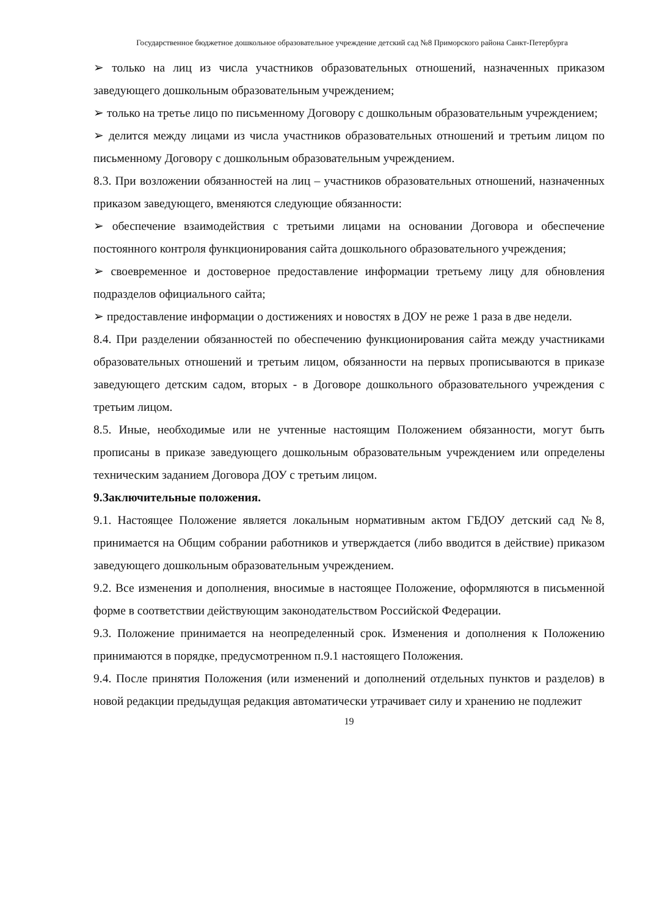Государственное бюджетное дошкольное образовательное учреждение детский сад №8 Приморского района Санкт-Петербурга
➢ только на лиц из числа участников образовательных отношений, назначенных приказом заведующего дошкольным образовательным учреждением;
➢ только на третье лицо по письменному Договору с дошкольным образовательным учреждением;
➢ делится между лицами из числа участников образовательных отношений и третьим лицом по письменному Договору с дошкольным образовательным учреждением.
8.3. При возложении обязанностей на лиц – участников образовательных отношений, назначенных приказом заведующего, вменяются следующие обязанности:
➢ обеспечение взаимодействия с третьими лицами на основании Договора и обеспечение постоянного контроля функционирования сайта дошкольного образовательного учреждения;
➢ своевременное и достоверное предоставление информации третьему лицу для обновления подразделов официального сайта;
➢ предоставление информации о достижениях и новостях в ДОУ не реже 1 раза в две недели.
8.4. При разделении обязанностей по обеспечению функционирования сайта между участниками образовательных отношений и третьим лицом, обязанности на первых прописываются в приказе заведующего детским садом, вторых - в Договоре дошкольного образовательного учреждения с третьим лицом.
8.5. Иные, необходимые или не учтенные настоящим Положением обязанности, могут быть прописаны в приказе заведующего дошкольным образовательным учреждением или определены техническим заданием Договора ДОУ с третьим лицом.
9.Заключительные положения.
9.1. Настоящее Положение является локальным нормативным актом ГБДОУ детский сад №8, принимается на Общим собрании работников и утверждается (либо вводится в действие) приказом заведующего дошкольным образовательным учреждением.
9.2. Все изменения и дополнения, вносимые в настоящее Положение, оформляются в письменной форме в соответствии действующим законодательством Российской Федерации.
9.3. Положение принимается на неопределенный срок. Изменения и дополнения к Положению принимаются в порядке, предусмотренном п.9.1 настоящего Положения.
9.4. После принятия Положения (или изменений и дополнений отдельных пунктов и разделов) в новой редакции предыдущая редакция автоматически утрачивает силу и хранению не подлежит
19